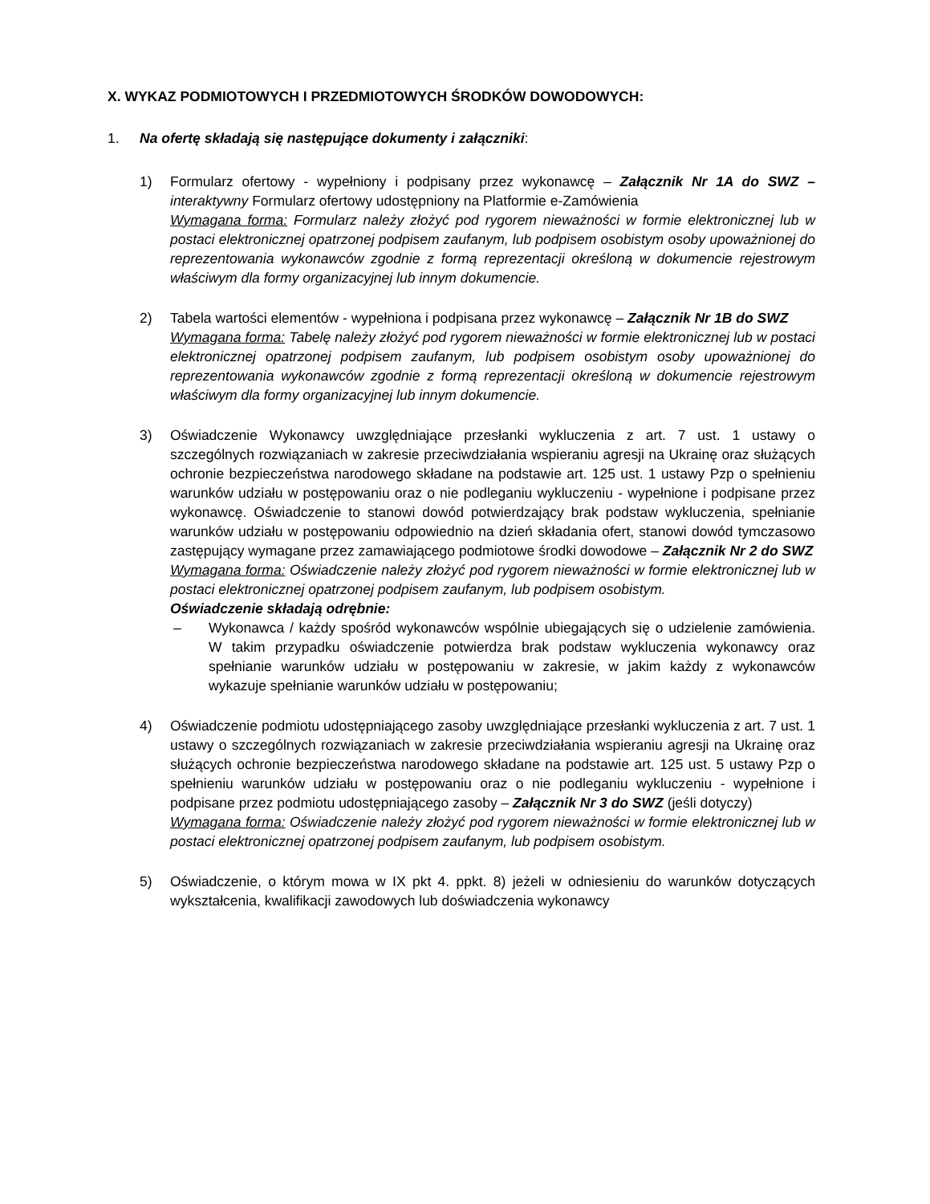X. WYKAZ PODMIOTOWYCH I PRZEDMIOTOWYCH ŚRODKÓW DOWODOWYCH:
1. Na ofertę składają się następujące dokumenty i załączniki:
1) Formularz ofertowy - wypełniony i podpisany przez wykonawcę – Załącznik Nr 1A do SWZ – interaktywny Formularz ofertowy udostępniony na Platformie e-Zamówienia
Wymagana forma: Formularz należy złożyć pod rygorem nieważności w formie elektronicznej lub w postaci elektronicznej opatrzonej podpisem zaufanym, lub podpisem osobistym osoby upoważnionej do reprezentowania wykonawców zgodnie z formą reprezentacji określoną w dokumencie rejestrowym właściwym dla formy organizacyjnej lub innym dokumencie.
2) Tabela wartości elementów - wypełniona i podpisana przez wykonawcę – Załącznik Nr 1B do SWZ
Wymagana forma: Tabelę należy złożyć pod rygorem nieważności w formie elektronicznej lub w postaci elektronicznej opatrzonej podpisem zaufanym, lub podpisem osobistym osoby upoważnionej do reprezentowania wykonawców zgodnie z formą reprezentacji określoną w dokumencie rejestrowym właściwym dla formy organizacyjnej lub innym dokumencie.
3) Oświadczenie Wykonawcy uwzględniające przesłanki wykluczenia z art. 7 ust. 1 ustawy o szczególnych rozwiązaniach w zakresie przeciwdziałania wspieraniu agresji na Ukrainę oraz służących ochronie bezpieczeństwa narodowego składane na podstawie art. 125 ust. 1 ustawy Pzp o spełnieniu warunków udziału w postępowaniu oraz o nie podleganiu wykluczeniu - wypełnione i podpisane przez wykonawcę. Oświadczenie to stanowi dowód potwierdzający brak podstaw wykluczenia, spełnianie warunków udziału w postępowaniu odpowiednio na dzień składania ofert, stanowi dowód tymczasowo zastępujący wymagane przez zamawiającego podmiotowe środki dowodowe – Załącznik Nr 2 do SWZ
Wymagana forma: Oświadczenie należy złożyć pod rygorem nieważności w formie elektronicznej lub w postaci elektronicznej opatrzonej podpisem zaufanym, lub podpisem osobistym.
Oświadczenie składają odrębnie:
– Wykonawca / każdy spośród wykonawców wspólnie ubiegających się o udzielenie zamówienia. W takim przypadku oświadczenie potwierdza brak podstaw wykluczenia wykonawcy oraz spełnianie warunków udziału w postępowaniu w zakresie, w jakim każdy z wykonawców wykazuje spełnianie warunków udziału w postępowaniu;
4) Oświadczenie podmiotu udostępniającego zasoby uwzględniające przesłanki wykluczenia z art. 7 ust. 1 ustawy o szczególnych rozwiązaniach w zakresie przeciwdziałania wspieraniu agresji na Ukrainę oraz służących ochronie bezpieczeństwa narodowego składane na podstawie art. 125 ust. 5 ustawy Pzp o spełnieniu warunków udziału w postępowaniu oraz o nie podleganiu wykluczeniu - wypełnione i podpisane przez podmiotu udostępniającego zasoby – Załącznik Nr 3 do SWZ (jeśli dotyczy)
Wymagana forma: Oświadczenie należy złożyć pod rygorem nieważności w formie elektronicznej lub w postaci elektronicznej opatrzonej podpisem zaufanym, lub podpisem osobistym.
5) Oświadczenie, o którym mowa w IX pkt 4. ppkt. 8) jeżeli w odniesieniu do warunków dotyczących wykształcenia, kwalifikacji zawodowych lub doświadczenia wykonawcy